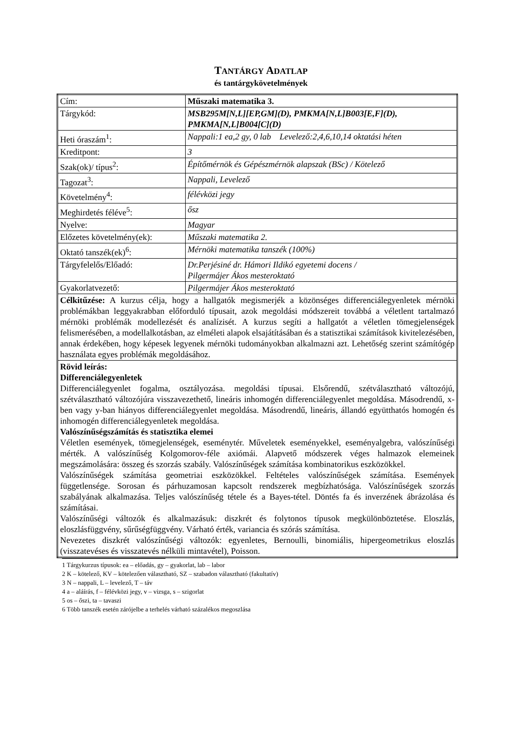TANTÁRGY ADATLAP
és tantárgykövetelmények
| Cím: | Műszaki matematika 3. |
| Tárgykód: | MSB295M[N,L][EP,GM](D), PMKMA[N,L]B003[E,F](D), PMKMA[N,L]B004[C](D) |
| Heti óraszám<sup>1</sup>: | Nappali:1 ea,2 gy, 0 lab Levelező:2,4,6,10,14 oktatási héten |
| Kreditpont: | 3 |
| Szak(ok)/ típus<sup>2</sup>: | Építőmérnök és Gépészmérnök alapszak (BSc) / Kötelező |
| Tagozat<sup>3</sup>: | Nappali, Levelező |
| Követelmény<sup>4</sup>: | félévközi jegy |
| Meghirdetés féléve<sup>5</sup>: | ősz |
| Nyelve: | Magyar |
| Előzetes követelmény(ek): | Műszaki matematika 2. |
| Oktató tanszék(ek)<sup>6</sup>: | Mérnöki matematika tanszék (100%) |
| Tárgyfelelős/Előadó: | Dr.Perjésiné dr. Hámori Ildikó egyetemi docens / Pilgermájer Ákos mesteroktató |
| Gyakorlatvezető: | Pilgermájer Ákos mesteroktató |
| Célkitűzése: A kurzus célja, hogy a hallgatók megismerjék a közönséges differenciálegyenletek mérnöki problémákban leggyakrabban előforduló típusait, azok megoldási módszereit továbbá a véletlent tartalmazó mérnöki problémák modellezését és analízisét. A kurzus segíti a hallgatót a véletlen tömegjelenségek felismerésében, a modellalkotásban, az elméleti alapok elsajátításában és a statisztikai számítások kivitelezésében, annak érdekében, hogy képesek legyenek mérnöki tudományokban alkalmazni azt. Lehetőség szerint számítógép használata egyes problémák megoldásához. | |
| Rövid leírás: Differenciálegyenletek Differenciálegyenlet fogalma, osztályozása. megoldási típusai. Elsőrendű, szétválasztható változójú, szétválasztható változójúra visszavezethető, lineáris inhomogén differenciálegyenlet megoldása. Másodrendű, x-ben vagy y-ban hiányos differenciálegyenlet megoldása. Másodrendű, lineáris, állandó együtthatós homogén és inhomogén differenciálegyenletek megoldása. Valószínűségszámítás és statisztika elemei Véletlen események, tömegjelenségek, eseménytér. Műveletek eseményekkel, eseményalgebra, valószínűségi mérték. A valószínűség Kolgomorov-féle axiómái. Alapvető módszerek véges halmazok elemeinek megszámolására: összeg és szorzás szabály. Valószínűségek számítása kombinatorikus eszközökkel. Valószínűségek számítása geometriai eszközökkel. Feltételes valószínűségek számítása. Események függetlensége. Sorosan és párhuzamosan kapcsolt rendszerek megbízhatósága. Valószínűségek szorzás szabályának alkalmazása. Teljes valószínűség tétele és a Bayes-tétel. Döntés fa és inverzének ábrázolása és számításai. Valószínűségi változók és alkalmazásuk: diszkrét és folytonos típusok megkülönböztetése. Eloszlás, eloszlásfüggvény, sűrűségfüggvény. Várható érték, variancia és szórás számítása. Nevezetes diszkrét valószínűségi változók: egyenletes, Bernoulli, binomiális, hipergeometrikus eloszlás (visszatevéses és visszatevés nélküli mintavétel), Poisson. | |
1 Tárgykurzus típusok: ea – előadás, gy – gyakorlat, lab – labor
2 K – kötelező, KV – kötelezően választható, SZ – szabadon választható (fakultatív)
3 N – nappali, L – levelező, T – táv
4 a – aláírás, f – félévközi jegy, v – vizsga, s – szigorlat
5 os – őszi, ta – tavaszi
6 Több tanszék esetén zárójelbe a terhelés várható százalékos megoszlása